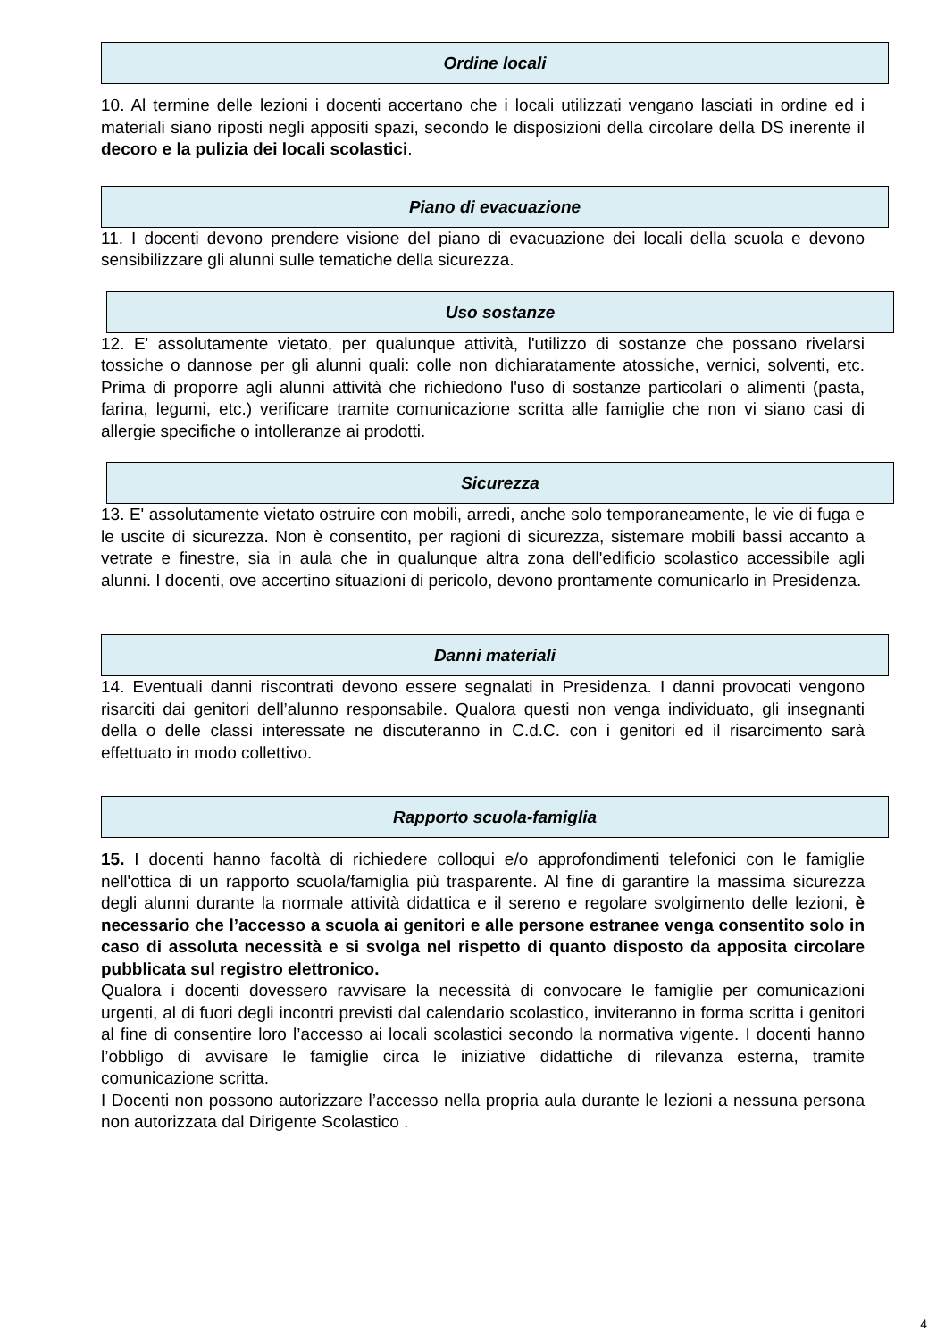Ordine locali
10. Al termine delle lezioni i docenti accertano che i locali utilizzati vengano lasciati in ordine ed i materiali siano riposti negli appositi spazi, secondo le disposizioni della circolare della DS inerente il decoro e la pulizia dei locali scolastici.
Piano di evacuazione
11. I docenti devono prendere visione del piano di evacuazione dei locali della scuola e devono sensibilizzare gli alunni sulle tematiche della sicurezza.
Uso sostanze
12. E' assolutamente vietato, per qualunque attività, l'utilizzo di sostanze che possano rivelarsi tossiche o dannose per gli alunni quali: colle non dichiaratamente atossiche, vernici, solventi, etc. Prima di proporre agli alunni attività che richiedono l'uso di sostanze particolari o alimenti (pasta, farina, legumi, etc.) verificare tramite comunicazione scritta alle famiglie che non vi siano casi di allergie specifiche o intolleranze ai prodotti.
Sicurezza
13. E' assolutamente vietato ostruire con mobili, arredi, anche solo temporaneamente, le vie di fuga e le uscite di sicurezza. Non è consentito, per ragioni di sicurezza, sistemare mobili bassi accanto a vetrate e finestre, sia in aula che in qualunque altra zona dell'edificio scolastico accessibile agli alunni. I docenti, ove accertino situazioni di pericolo, devono prontamente comunicarlo in Presidenza.
Danni materiali
14. Eventuali danni riscontrati devono essere segnalati in Presidenza. I danni provocati vengono risarciti dai genitori dell’alunno responsabile. Qualora questi non venga individuato, gli insegnanti della o delle classi interessate ne discuteranno in C.d.C. con i genitori ed il risarcimento sarà effettuato in modo collettivo.
Rapporto scuola-famiglia
15. I docenti hanno facoltà di richiedere colloqui e/o approfondimenti telefonici con le famiglie nell'ottica di un rapporto scuola/famiglia più trasparente. Al fine di garantire la massima sicurezza degli alunni durante la normale attività didattica e il sereno e regolare svolgimento delle lezioni, è necessario che l’accesso a scuola ai genitori e alle persone estranee venga consentito solo in caso di assoluta necessità e si svolga nel rispetto di quanto disposto da apposita circolare pubblicata sul registro elettronico.
Qualora i docenti dovessero ravvisare la necessità di convocare le famiglie per comunicazioni urgenti, al di fuori degli incontri previsti dal calendario scolastico, inviteranno in forma scritta i genitori al fine di consentire loro l’accesso ai locali scolastici secondo la normativa vigente. I docenti hanno l’obbligo di avvisare le famiglie circa le iniziative didattiche di rilevanza esterna, tramite comunicazione scritta.
I Docenti non possono autorizzare l’accesso nella propria aula durante le lezioni a nessuna persona non autorizzata dal Dirigente Scolastico .
4